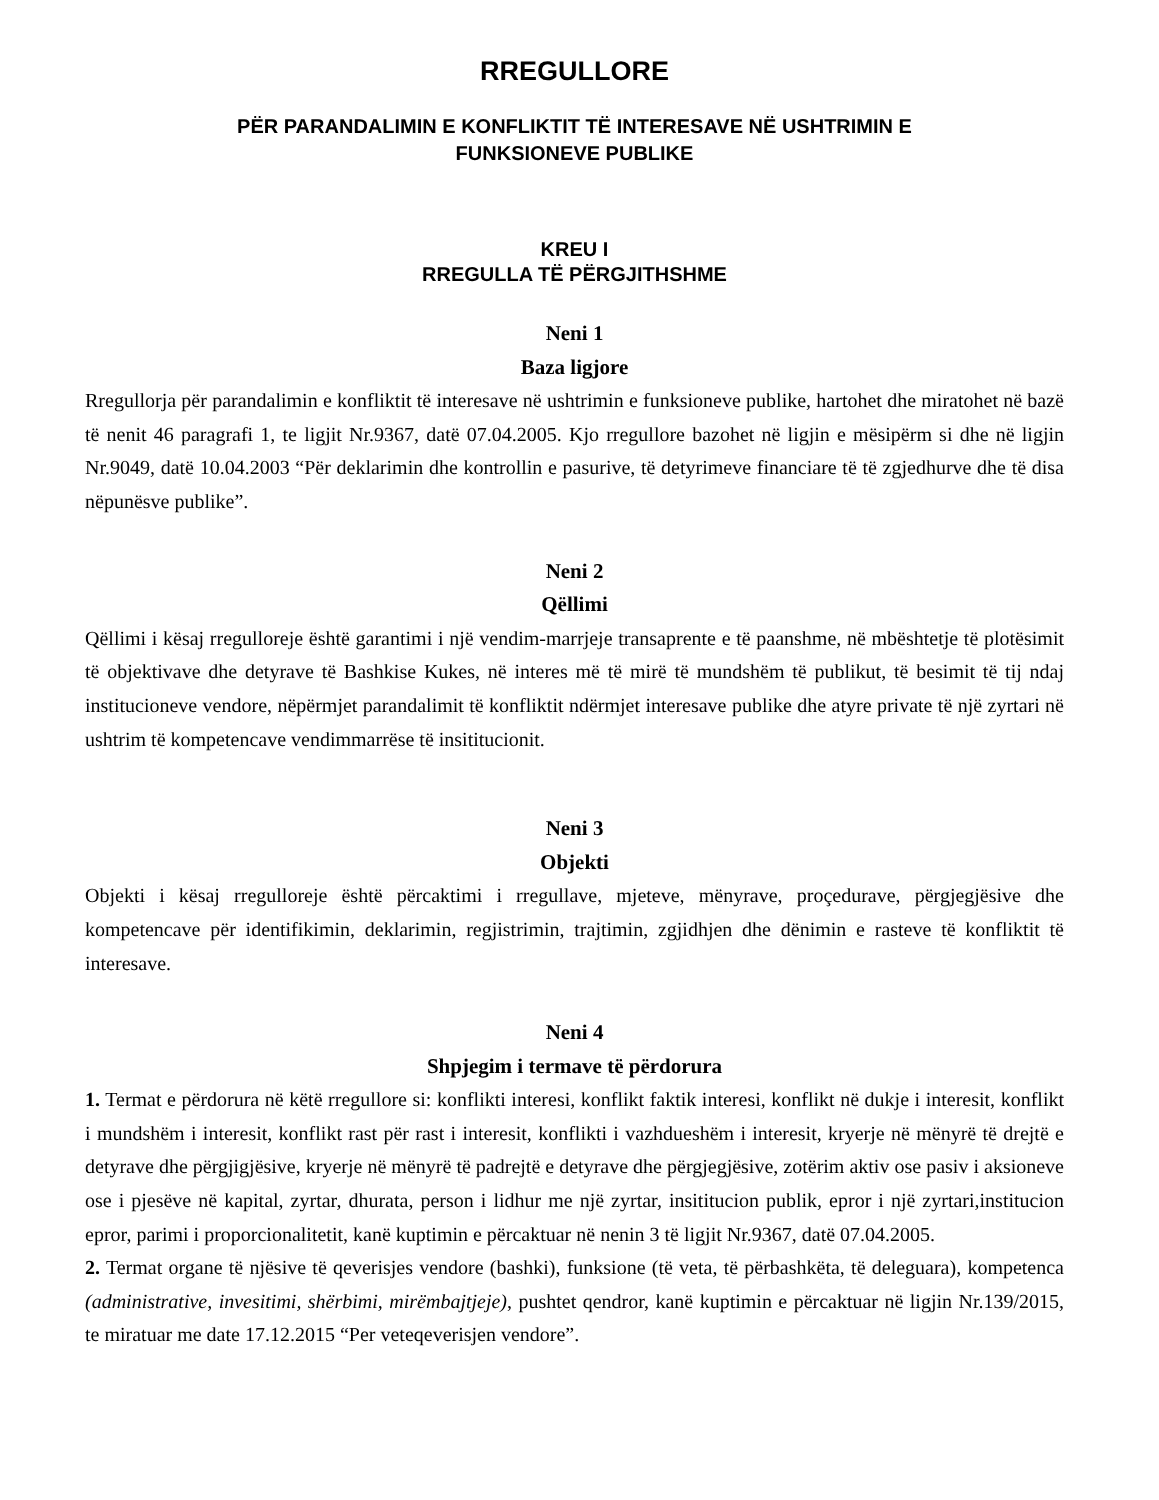RREGULLORE
PËR PARANDALIMIN E KONFLIKTIT TË INTERESAVE NË USHTRIMIN E
FUNKSIONEVE PUBLIKE
KREU I
RREGULLA TË PËRGJITHSHME
Neni 1
Baza ligjore
Rregullorja për parandalimin e konfliktit të interesave në ushtrimin e funksioneve publike, hartohet dhe miratohet në bazë të nenit 46 paragrafi 1, te ligjit Nr.9367, datë 07.04.2005. Kjo rregullore bazohet në ligjin e mësipërm si dhe në ligjin Nr.9049, datë 10.04.2003 “Për deklarimin dhe kontrollin e pasurive, të detyrimeve financiare të të zgjedhurve dhe të disa nëpunësve publike”.
Neni 2
Qëllimi
Qëllimi i kësaj rregulloreje është garantimi i një vendim-marrjeje transaprente e të paanshme, në mbështetje të plotësimit të objektivave dhe detyrave të Bashkise Kukes, në interes më të mirë të mundshëm të publikut, të besimit të tij ndaj institucioneve vendore, nëpërmjet parandalimit të konfliktit ndërmjet interesave publike dhe atyre private të një zyrtari në ushtrim të kompetencave vendimmarrëse të insititucionit.
Neni 3
Objekti
Objekti i kësaj rregulloreje është përcaktimi i rregullave, mjeteve, mënyrave, proçedurave, përgjegjësive dhe kompetencave për identifikimin, deklarimin, regjistrimin, trajtimin, zgjidhjen dhe dënimin e rasteve të konfliktit të interesave.
Neni 4
Shpjegim i termave të përdorura
1. Termat e përdorura në këtë rregullore si: konflikti interesi, konflikt faktik interesi, konflikt në dukje i interesit, konflikt i mundshëm i interesit, konflikt rast për rast i interesit, konflikti i vazhdueshëm i interesit, kryerje në mënyrë të drejtë e detyrave dhe përgjigjësive, kryerje në mënyrë të padrejtë e detyrave dhe përgjegjësive, zotërim aktiv ose pasiv i aksioneve ose i pjesëve në kapital, zyrtar, dhurata, person i lidhur me një zyrtar, insititucion publik, epror i një zyrtari,institucion epror, parimi i proporcionalitetit, kanë kuptimin e përcaktuar në nenin 3 të ligjit Nr.9367, datë 07.04.2005.
2. Termat organe të njësive të qeverisjes vendore (bashki), funksione (të veta, të përbashkëta, të deleguara), kompetenca (administrative, invesitimi, shërbimi, mirëmbajtjeje), pushtet qendror, kanë kuptimin e përcaktuar në ligjin Nr.139/2015, te miratuar me date 17.12.2015 “Per veteqeverisjen vendore”.